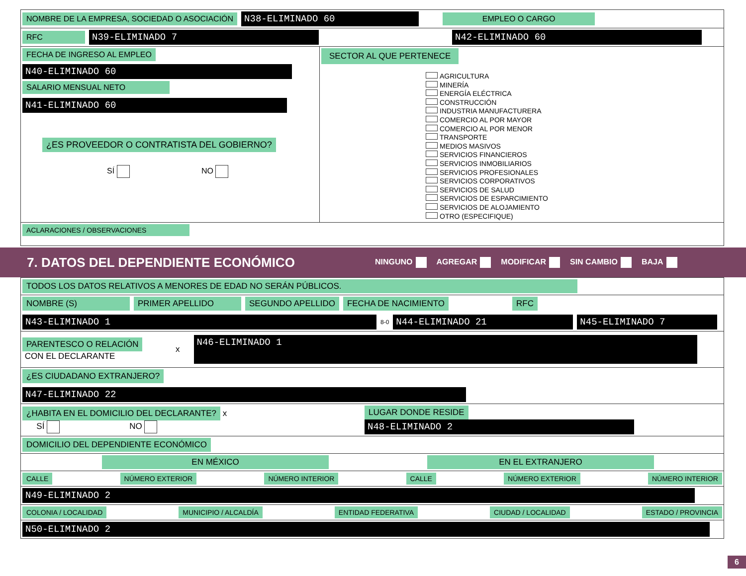NOMBRE DE LA EMPRESA, SOCIEDAD O ASOCIACIÓN N38-ELIMINADO 60 EMPLEO O CARGO
RFC N39-ELIMINADO 7 N42-ELIMINADO 60
FECHA DE INGRESO AL EMPLEO
N40-ELIMINADO 60
SALARIO MENSUAL NETO
N41-ELIMINADO 60
¿ES PROVEEDOR O CONTRATISTA DEL GOBIERNO?
SÍ NO
SECTOR AL QUE PERTENECE
AGRICULTURA
MINERÍA
ENERGÍA ELÉCTRICA
CONSTRUCCIÓN
INDUSTRIA MANUFACTURERA
COMERCIO AL POR MAYOR
COMERCIO AL POR MENOR
TRANSPORTE
MEDIOS MASIVOS
SERVICIOS FINANCIEROS
SERVICIOS INMOBILIARIOS
SERVICIOS PROFESIONALES
SERVICIOS CORPORATIVOS
SERVICIOS DE SALUD
SERVICIOS DE ESPARCIMIENTO
SERVICIOS DE ALOJAMIENTO
OTRO (ESPECIFIQUE)
ACLARACIONES / OBSERVACIONES
7. DATOS DEL DEPENDIENTE ECONÓMICO
NINGUNO AGREGAR MODIFICAR SIN CAMBIO BAJA
TODOS LOS DATOS RELATIVOS A MENORES DE EDAD NO SERÁN PÚBLICOS.
NOMBRE (S) PRIMER APELLIDO SEGUNDO APELLIDO FECHA DE NACIMIENTO RFC N43-ELIMINADO 1 8-0 N44-ELIMINADO 21 N45-ELIMINADO 7
PARENTESCO O RELACIÓN
CON EL DECLARANTE
x N46-ELIMINADO 1
¿ES CIUDADANO EXTRANJERO?
N47-ELIMINADO 22
¿HABITA EN EL DOMICILIO DEL DECLARANTE? x
SÍ NO
LUGAR DONDE RESIDE
N48-ELIMINADO 2
DOMICILIO DEL DEPENDIENTE ECONÓMICO
EN MÉXICO EN EL EXTRANJERO
CALLE NÚMERO EXTERIOR NÚMERO INTERIOR CALLE NÚMERO EXTERIOR NÚMERO INTERIOR
N49-ELIMINADO 2
COLONIA / LOCALIDAD MUNICIPIO / ALCALDÍA ENTIDAD FEDERATIVA CIUDAD / LOCALIDAD ESTADO / PROVINCIA
N50-ELIMINADO 2
6